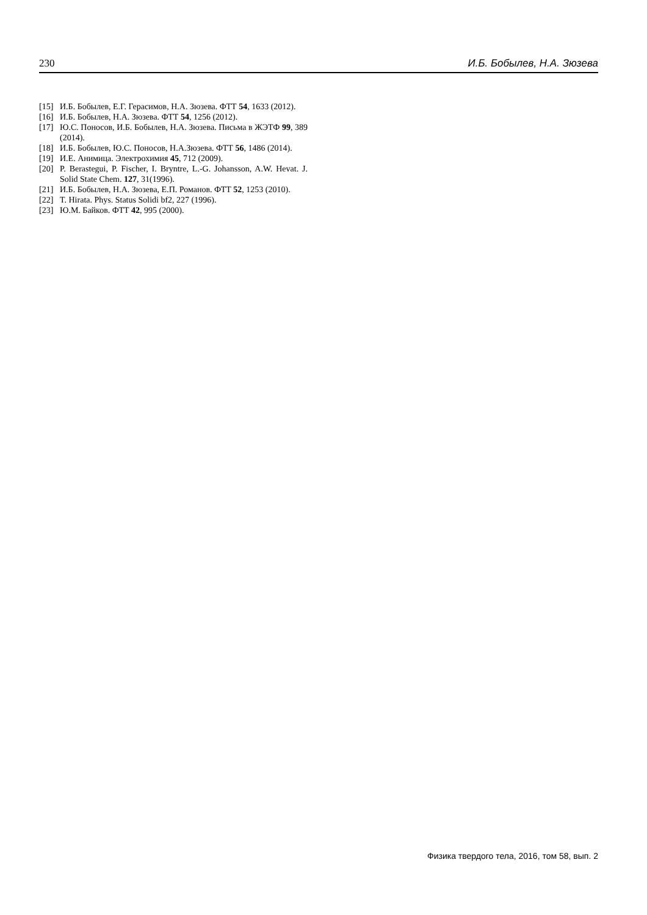230 И.Б. Бобылев, Н.А. Зюзева
[15] И.Б. Бобылев, Е.Г. Герасимов, Н.А. Зюзева. ФТТ 54, 1633 (2012).
[16] И.Б. Бобылев, Н.А. Зюзева. ФТТ 54, 1256 (2012).
[17] Ю.С. Поносов, И.Б. Бобылев, Н.А. Зюзева. Письма в ЖЭТФ 99, 389 (2014).
[18] И.Б. Бобылев, Ю.С. Поносов, Н.А.Зюзева. ФТТ 56, 1486 (2014).
[19] И.Е. Анимица. Электрохимия 45, 712 (2009).
[20] P. Berastegui, P. Fischer, I. Bryntre, L.-G. Johansson, A.W. Hevat. J. Solid State Chem. 127, 31(1996).
[21] И.Б. Бобылев, Н.А. Зюзева, Е.П. Романов. ФТТ 52, 1253 (2010).
[22] T. Hirata. Phys. Status Solidi bf2, 227 (1996).
[23] Ю.М. Байков. ФТТ 42, 995 (2000).
Физика твердого тела, 2016, том 58, вып. 2